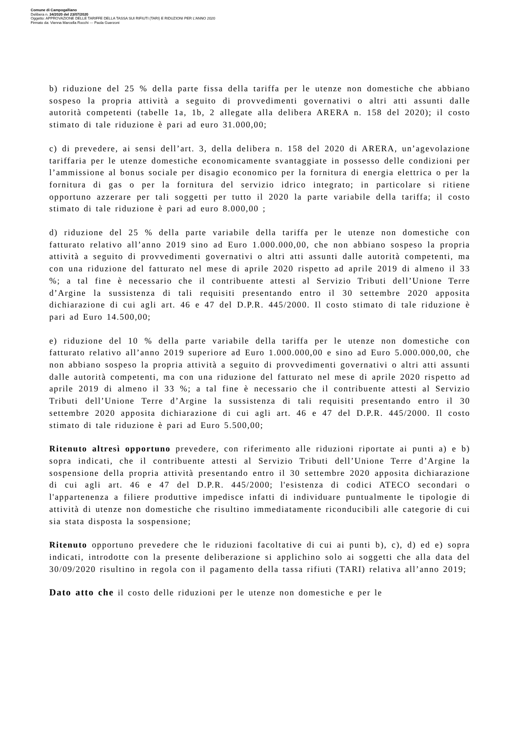Comune di Campogalliano
Delibera n. 34/2020 del 23/07/2020
Oggetto: APPROVAZIONE DELLE TARIFFE DELLA TASSA SUI RIFIUTI (TARI) E RIDUZIONI PER L'ANNO 2020
Firmato da: Vienna Marcella Rocchi --- Paola Guerzoni
b) riduzione del 25 % della parte fissa della tariffa per le utenze non domestiche che abbiano sospeso la propria attività a seguito di provvedimenti governativi o altri atti assunti dalle autorità competenti (tabelle 1a, 1b, 2 allegate alla delibera ARERA n. 158 del 2020); il costo stimato di tale riduzione è pari ad euro 31.000,00;
c) di prevedere, ai sensi dell’art. 3, della delibera n. 158 del 2020 di ARERA, un’agevolazione tariffaria per le utenze domestiche economicamente svantaggiate in possesso delle condizioni per l’ammissione al bonus sociale per disagio economico per la fornitura di energia elettrica o per la fornitura di gas o per la fornitura del servizio idrico integrato; in particolare si ritiene opportuno azzerare per tali soggetti per tutto il 2020 la parte variabile della tariffa; il costo stimato di tale riduzione è pari ad euro 8.000,00 ;
d) riduzione del 25 % della parte variabile della tariffa per le utenze non domestiche con fatturato relativo all’anno 2019 sino ad Euro 1.000.000,00, che non abbiano sospeso la propria attività a seguito di provvedimenti governativi o altri atti assunti dalle autorità competenti, ma con una riduzione del fatturato nel mese di aprile 2020 rispetto ad aprile 2019 di almeno il 33 %; a tal fine è necessario che il contribuente attesti al Servizio Tributi dell’Unione Terre d’Argine la sussistenza di tali requisiti presentando entro il 30 settembre 2020 apposita dichiarazione di cui agli art. 46 e 47 del D.P.R. 445/2000. Il costo stimato di tale riduzione è pari ad Euro 14.500,00;
e) riduzione del 10 % della parte variabile della tariffa per le utenze non domestiche con fatturato relativo all’anno 2019 superiore ad Euro 1.000.000,00 e sino ad Euro 5.000.000,00, che non abbiano sospeso la propria attività a seguito di provvedimenti governativi o altri atti assunti dalle autorità competenti, ma con una riduzione del fatturato nel mese di aprile 2020 rispetto ad aprile 2019 di almeno il 33 %; a tal fine è necessario che il contribuente attesti al Servizio Tributi dell’Unione Terre d’Argine la sussistenza di tali requisiti presentando entro il 30 settembre 2020 apposita dichiarazione di cui agli art. 46 e 47 del D.P.R. 445/2000. Il costo stimato di tale riduzione è pari ad Euro 5.500,00;
Ritenuto altresì opportuno prevedere, con riferimento alle riduzioni riportate ai punti a) e b) sopra indicati, che il contribuente attesti al Servizio Tributi dell’Unione Terre d’Argine la sospensione della propria attività presentando entro il 30 settembre 2020 apposita dichiarazione di cui agli art. 46 e 47 del D.P.R. 445/2000; l'esistenza di codici ATECO secondari o l'appartenenza a filiere produttive impedisce infatti di individuare puntualmente le tipologie di attività di utenze non domestiche che risultino immediatamente riconducibili alle categorie di cui sia stata disposta la sospensione;
Ritenuto opportuno prevedere che le riduzioni facoltative di cui ai punti b), c), d) ed e) sopra indicati, introdotte con la presente deliberazione si applichino solo ai soggetti che alla data del 30/09/2020 risultino in regola con il pagamento della tassa rifiuti (TARI) relativa all’anno 2019;
Dato atto che il costo delle riduzioni per le utenze non domestiche e per le